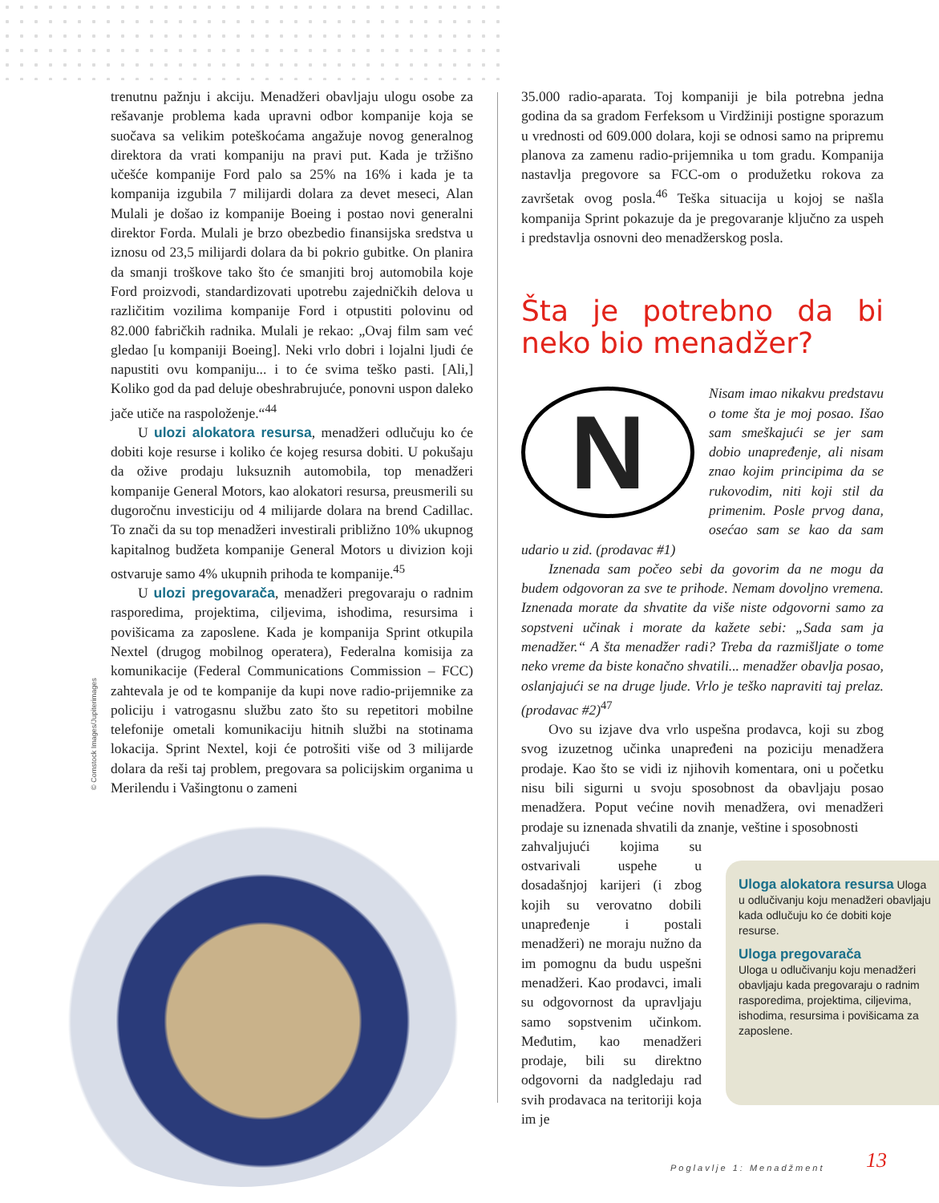trenutnu pažnju i akciju. Menadžeri obavljaju ulogu osobe za rešavanje problema kada upravni odbor kompanije koja se suočava sa velikim poteškoćama angažuje novog generalnog direktora da vrati kompaniju na pravi put. Kada je tržišno učešće kompanije Ford palo sa 25% na 16% i kada je ta kompanija izgubila 7 milijardi dolara za devet meseci, Alan Mulali je došao iz kompanije Boeing i postao novi generalni direktor Forda. Mulali je brzo obezbedio finansijska sredstva u iznosu od 23,5 milijardi dolara da bi pokrio gubitke. On planira da smanji troškove tako što će smanjiti broj automobila koje Ford proizvodi, standardizovati upotrebu zajedničkih delova u različitim vozilima kompanije Ford i otpustiti polovinu od 82.000 fabričkih radnika. Mulali je rekao: „Ovaj film sam već gledao [u kompaniji Boeing]. Neki vrlo dobri i lojalni ljudi će napustiti ovu kompaniju... i to će svima teško pasti. [Ali,] Koliko god da pad deluje obeshrabrujuće, ponovni uspon daleko jače utiče na raspoloženje.“<sup>44</sup>
U ulozi alokatora resursa, menadžeri odlučuju ko će dobiti koje resurse i koliko će kojeg resursa dobiti. U pokušaju da ožive prodaju luksuznih automobila, top menadžeri kompanije General Motors, kao alokatori resursa, preusmerili su dugoročnu investiciju od 4 milijarde dolara na brend Cadillac. To znači da su top menadžeri investirali približno 10% ukupnog kapitalnog budžeta kompanije General Motors u divizion koji ostvaruje samo 4% ukupnih prihoda te kompanije.<sup>45</sup>
U ulozi pregovarača, menadžeri pregovaraju o radnim rasporedima, projektima, ciljevima, ishodima, resursima i povišicama za zaposlene. Kada je kompanija Sprint otkupila Nextel (drugog mobilnog operatera), Federalna komisija za komunikacije (Federal Communications Commission – FCC) zahtevala je od te kompanije da kupi nove radio-prijemnike za policiju i vatrogasnu službu zato što su repetitori mobilne telefonije ometali komunikaciju hitnih službi na stotinama lokacija. Sprint Nextel, koji će potrošiti više od 3 milijarde dolara da reši taj problem, pregovara sa policijskim organima u Merilendu i Vašingtonu o zameni
© Comstock Images/Jupiterimages
35.000 radio-aparata. Toj kompaniji je bila potrebna jedna godina da sa gradom Ferfeksom u Virdžiniji postigne sporazum u vrednosti od 609.000 dolara, koji se odnosi samo na pripremu planova za zamenu radio-prijemnika u tom gradu. Kompanija nastavlja pregovore sa FCC-om o produžetku rokova za završetak ovog posla.<sup>46</sup> Teška situacija u kojoj se našla kompanija Sprint pokazuje da je pregovaranje ključno za uspeh i predstavlja osnovni deo menadžerskog posla.
Šta je potrebno da bi neko bio menadžer?
N
Nisam imao nikakvu predstavu o tome šta je moj posao. Išao sam smeškajući se jer sam dobio unapređenje, ali nisam znao kojim principima da se rukovodim, niti koji stil da primenim. Posle prvog dana, osećao sam se kao da sam udario u zid. (prodavac #1)
Iznenada sam počeo sebi da govorim da ne mogu da budem odgovoran za sve te prihode. Nemam dovoljno vremena. Iznenada morate da shvatite da više niste odgovorni samo za sopstveni učinak i morate da kažete sebi: „Sada sam ja menadžer.“ A šta menadžer radi? Treba da razmišljate o tome neko vreme da biste konačno shvatili... menadžer obavlja posao, oslanjajući se na druge ljude. Vrlo je teško napraviti taj prelaz. (prodavac #2)<sup>47</sup>
Ovo su izjave dva vrlo uspešna prodavca, koji su zbog svog izuzetnog učinka unapređeni na poziciju menadžera prodaje. Kao što se vidi iz njihovih komentara, oni u početku nisu bili sigurni u svoju sposobnost da obavljaju posao menadžera. Poput većine novih menadžera, ovi menadžeri prodaje su iznenada shvatili da znanje, veštine i sposobnosti
zahvaljujući kojima su ostvarivali uspehe u dosadašnjoj karijeri (i zbog kojih su verovatno dobili unapređenje i postali menadžeri) ne moraju nužno da im pomognu da budu uspešni menadžeri. Kao prodavci, imali su odgovornost da upravljaju samo sopstvenim učinkom. Međutim, kao menadžeri prodaje, bili su direktno odgovorni da nadgledaju rad svih prodavaca na teritoriji koja im je
Uloga alokatora resursa Uloga u odlučivanju koju menadžeri obavljaju kada odlučuju ko će dobiti koje resurse.
Uloga pregovarača
Uloga u odlučivanju koju menadžeri obavljaju kada pregovaraju o radnim rasporedima, projektima, ciljevima, ishodima, resursima i povišicama za zaposlene.
Poglavlje 1: Menadžment 13